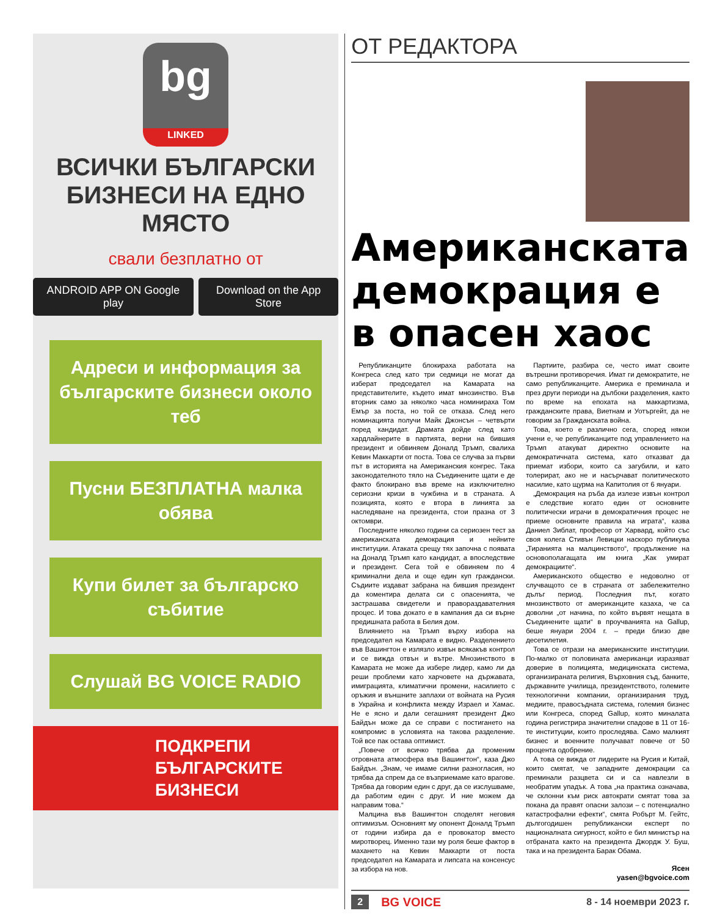bg
LINKED
ВСИЧКИ БЪЛГАРСКИ БИЗНЕСИ НА ЕДНО МЯСТО
свали безплатно от
ANDROID APP ON Google play Download on the App Store
Адреси и информация за българските бизнеси около теб
Пусни БЕЗПЛАТНА малка обява
Купи билет за българско събитие
Слушай BG VOICE RADIO
ПОДКРЕПИ БЪЛГАРСКИТЕ БИЗНЕСИ
ОТ РЕДАКТОРА
Американската демокрация е в опасен хаос
Републиканците блокираха работата на Конгреса след като три седмици не могат да изберат председател на Камарата на представителите, където имат мнозинство. Във вторник само за няколко часа номинираха Том Емър за поста, но той се отказа. След него номинацията получи Майк Джонсън – четвърти поред кандидат. Драмата дойде след като хардлайнерите в партията, верни на бившия президент и обвиняем Доналд Тръмп, свалиха Кевин Маккарти от поста. Това се случва за първи път в историята на Американския конгрес. Така законодателното тяло на Съединените щати е де факто блокирано във време на изключително сериозни кризи в чужбина и в страната. А позицията, която е втора в линията за наследяване на президента, стои празна от 3 октомври.
Последните няколко години са сериозен тест за американската демокрация и нейните институции. Атаката срещу тях започна с появата на Доналд Тръмп като кандидат, а впоследствие и президент. Сега той е обвиняем по 4 криминални дела и още един куп граждански. Съдиите издават забрана на бившия президент да коментира делата си с опасенията, че застрашава свидетели и правораздавателния процес. И това докато е в кампания да си върне предишната работа в Белия дом.
Влиянието на Тръмп върху избора на председател на Камарата е видно. Разделението във Вашингтон е излязло извън всякакъв контрол и се вижда отвън и вътре. Мнозинството в Камарата не може да избере лидер, камо ли да реши проблеми като харчовете на държавата, имиграцията, климатични промени, насилието с оръжия и външните заплахи от войната на Русия в Украйна и конфликта между Израел и Хамас. Не е ясно и дали сегашният президент Джо Байдън може да се справи с постигането на компромис в условията на такова разделение. Той все пак остава оптимист.
„Повече от всичко трябва да променим отровната атмосфера във Вашингтон“, каза Джо Байдън. „Знам, че имаме силни разногласия, но трябва да спрем да се възприемаме като врагове. Трябва да говорим един с друг, да се изслушваме, да работим един с друг. И ние можем да направим това.“
Малцина във Вашингтон споделят неговия оптимизъм. Основният му опонент Доналд Тръмп от години избира да е провокатор вместо миротворец. Именно тази му роля беше фактор в махането на Кевин Маккарти от поста председател на Камарата и липсата на консенсус за избора на нов.
Партиите, разбира се, често имат своите вътрешни противоречия. Имат ги демократите, не само републиканците. Америка е преминала и през други периоди на дълбоки разделения, както по време на епохата на маккартизма, гражданските права, Виетнам и Уотъргейт, да не говорим за Гражданската война.
Това, което е различно сега, според някои учени е, че републиканците под управлението на Тръмп атакуват директно основите на демократичната система, като отказват да приемат избори, които са загубили, и като толерират, ако не и насърчават политическото насилие, като щурма на Капитолия от 6 януари.
„Демокрация на ръба да излезе извън контрол е следствие когато един от основните политически играчи в демократичния процес не приеме основните правила на играта“, казва Даниел Зиблат, професор от Харвард, който със своя колега Стивън Левицки наскоро публикува „Тиранията на малцинството“, продължение на основополагащата им книга „Как умират демокрациите“.
Американското общество е недоволно от случващото се в страната от забележително дълъг период. Последния път, когато мнозинството от американците казаха, че са доволни „от начина, по който вървят нещата в Съединените щати“ в проучванията на Gallup, беше януари 2004 г. – преди близо две десетилетия.
Това се отрази на американските институции. По-малко от половината американци изразяват доверие в полицията, медицинската система, организираната религия, Върховния съд, банките, държавните училища, президентството, големите технологични компании, организирания труд, медиите, правосъдната система, големия бизнес или Конгреса, според Gallup, която миналата година регистрира значителни спадове в 11 от 16-те институции, които проследява. Само малкият бизнес и военните получават повече от 50 процента одобрение.
А това се вижда от лидерите на Русия и Китай, които смятат, че западните демокрации са преминали разцвета си и са навлезли в необратим упадък. А това „на практика означава, че склонни към риск автократи смятат това за покана да правят опасни залози – с потенциално катастрофални ефекти“, смята Робърт М. Гейтс, дългогодишен републикански експерт по националната сигурност, който е бил министър на отбраната както на президента Джордж У. Буш, така и на президента Барак Обама.
Ясен
yasen@bgvoice.com
2 BG VOICE 8 - 14 ноември 2023 г.